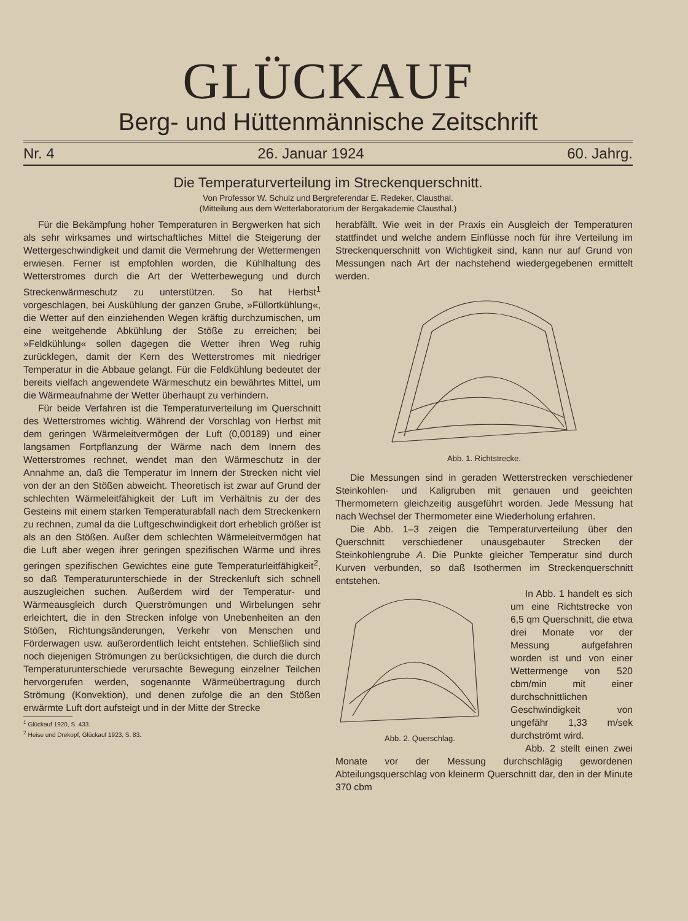GLÜCKAUF
Berg- und Hüttenmännische Zeitschrift
Nr. 4 26. Januar 1924 60. Jahrg.
Die Temperaturverteilung im Streckenquerschnitt.
Von Professor W. Schulz und Bergreferendar E. Redeker, Clausthal.
(Mitteilung aus dem Wetterlaboratorium der Bergakademie Clausthal.)
Für die Bekämpfung hoher Temperaturen in Bergwerken hat sich als sehr wirksames und wirtschaftliches Mittel die Steigerung der Wettergeschwindigkeit und damit die Vermehrung der Wettermengen erwiesen. Ferner ist empfohlen worden, die Kühlhaltung des Wetterstromes durch die Art der Wetterbewegung und durch Streckenwärmeschutz zu unterstützen. So hat Herbst<sup>1</sup> vorgeschlagen, bei Auskühlung der ganzen Grube, »Füllortkühlung«, die Wetter auf den einziehenden Wegen kräftig durchzumischen, um eine weitgehende Abkühlung der Stöße zu erreichen; bei »Feldkühlung« sollen dagegen die Wetter ihren Weg ruhig zurücklegen, damit der Kern des Wetterstromes mit niedriger Temperatur in die Abbaue gelangt. Für die Feldkühlung bedeutet der bereits vielfach angewendete Wärmeschutz ein bewährtes Mittel, um die Wärmeaufnahme der Wetter überhaupt zu verhindern.
Für beide Verfahren ist die Temperaturverteilung im Querschnitt des Wetterstromes wichtig. Während der Vorschlag von Herbst mit dem geringen Wärmeleitvermögen der Luft (0,00189) und einer langsamen Fortpflanzung der Wärme nach dem Innern des Wetterstromes rechnet, wendet man den Wärmeschutz in der Annahme an, daß die Temperatur im Innern der Strecken nicht viel von der an den Stößen abweicht. Theoretisch ist zwar auf Grund der schlechten Wärmeleitfähigkeit der Luft im Verhältnis zu der des Gesteins mit einem starken Temperaturabfall nach dem Streckenkern zu rechnen, zumal da die Luftgeschwindigkeit dort erheblich größer ist als an den Stößen. Außer dem schlechten Wärmeleitvermögen hat die Luft aber wegen ihrer geringen spezifischen Wärme und ihres geringen spezifischen Gewichtes eine gute Temperaturleitfähigkeit<sup>2</sup>, so daß Temperaturunterschiede in der Streckenluft sich schnell auszugleichen suchen. Außerdem wird der Temperatur- und Wärmeausgleich durch Querströmungen und Wirbelungen sehr erleichtert, die in den Strecken infolge von Unebenheiten an den Stößen, Richtungsänderungen, Verkehr von Menschen und Förderwagen usw. außerordentlich leicht entstehen. Schließlich sind noch diejenigen Strömungen zu berücksichtigen, die durch die durch Temperaturunterschiede verursachte Bewegung einzelner Teilchen hervorgerufen werden, sogenannte Wärmeübertragung durch Strömung (Konvektion), und denen zufolge die an den Stößen erwärmte Luft dort aufsteigt und in der Mitte der Strecke
<sup>1</sup> Glückauf 1920, S. 433.
<sup>2</sup> Heise und Drekopf, Glückauf 1923, S. 83.
herabfällt. Wie weit in der Praxis ein Ausgleich der Temperaturen stattfindet und welche andern Einflüsse noch für ihre Verteilung im Streckenquerschnitt von Wichtigkeit sind, kann nur auf Grund von Messungen nach Art der nachstehend wiedergegebenen ermittelt werden.
Abb. 1. Richtstrecke.
Die Messungen sind in geraden Wetterstrecken verschiedener Steinkohlen- und Kaligruben mit genauen und geeichten Thermometern gleichzeitig ausgeführt worden. Jede Messung hat nach Wechsel der Thermometer eine Wiederholung erfahren.
Die Abb. 1–3 zeigen die Temperaturverteilung über den Querschnitt verschiedener unausgebauter Strecken der Steinkohlengrube A. Die Punkte gleicher Temperatur sind durch Kurven verbunden, so daß Isothermen im Streckenquerschnitt entstehen.
Abb. 2. Querschlag.
In Abb. 1 handelt es sich um eine Richtstrecke von 6,5 qm Querschnitt, die etwa drei Monate vor der Messung aufgefahren worden ist und von einer Wettermenge von 520 cbm/min mit einer durchschnittlichen Geschwindigkeit von ungefähr 1,33 m/sek durchströmt wird.
Abb. 2 stellt einen zwei Monate vor der Messung durchschlägig gewordenen Abteilungsquerschlag von kleinerm Querschnitt dar, den in der Minute 370 cbm